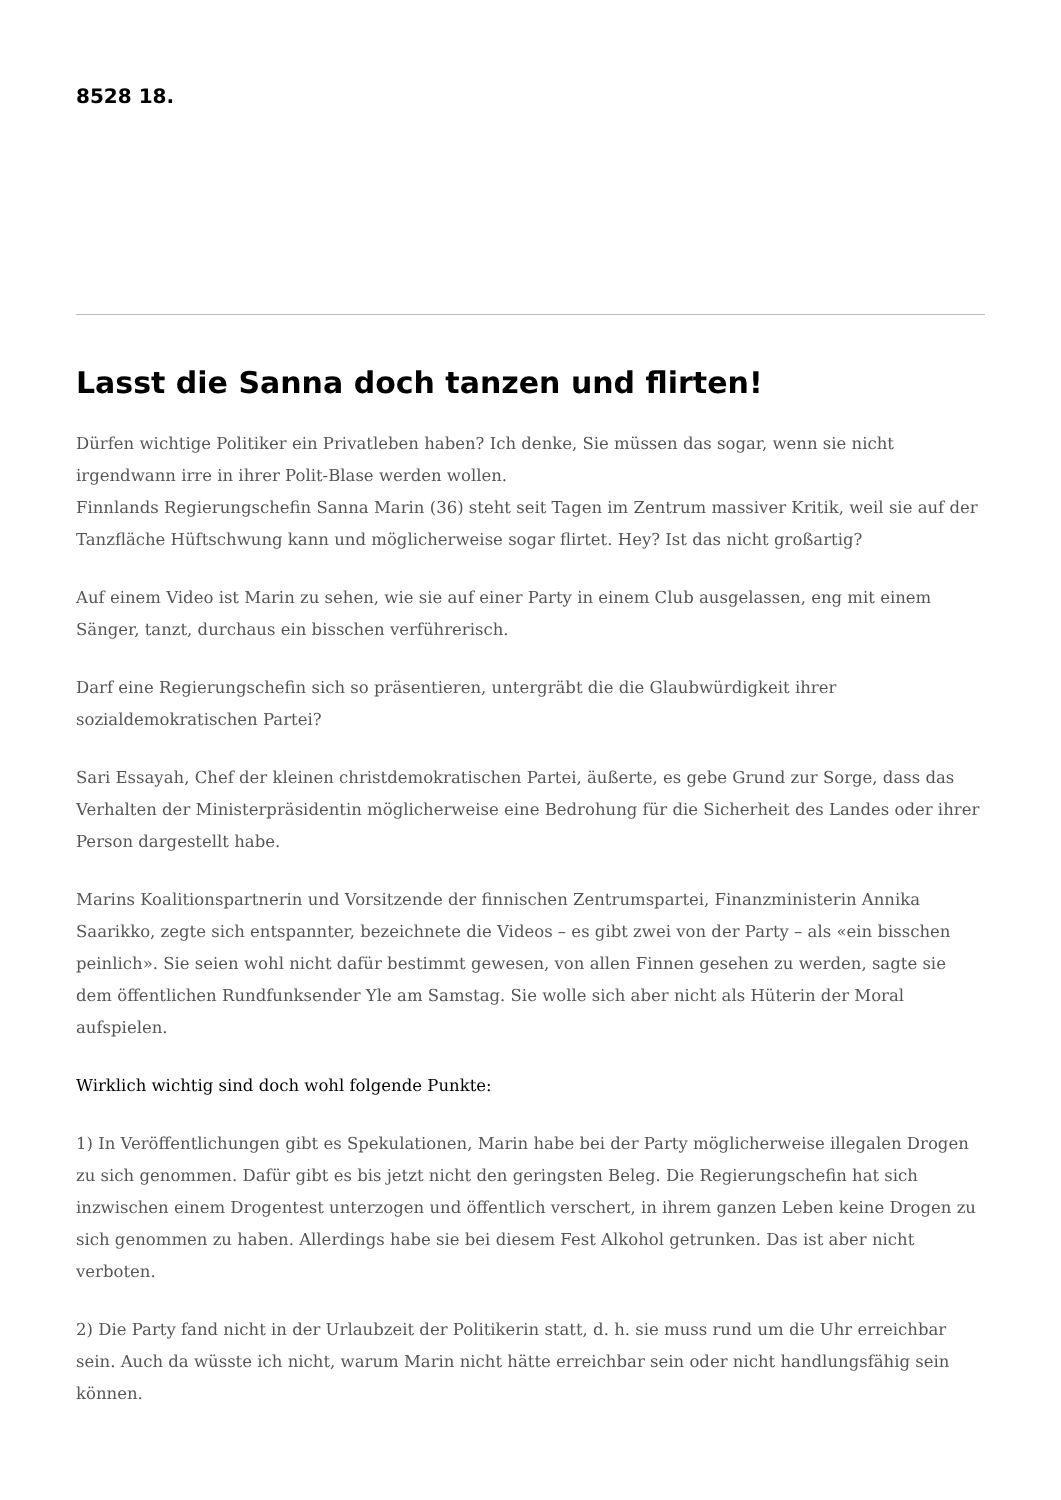8528 18.
Lasst die Sanna doch tanzen und flirten!
Dürfen wichtige Politiker ein Privatleben haben? Ich denke, Sie müssen das sogar, wenn sie nicht irgendwann irre in ihrer Polit-Blase werden wollen.
Finnlands Regierungschefin Sanna Marin (36) steht seit Tagen im Zentrum massiver Kritik, weil sie auf der Tanzfläche Hüftschwung kann und möglicherweise sogar flirtet. Hey? Ist das nicht großartig?
Auf einem Video ist Marin zu sehen, wie sie auf einer Party in einem Club ausgelassen, eng mit einem Sänger, tanzt, durchaus ein bisschen verführerisch.
Darf eine Regierungschefin sich so präsentieren, untergräbt die die Glaubwürdigkeit ihrer sozialdemokratischen Partei?
Sari Essayah, Chef der kleinen christdemokratischen Partei, äußerte, es gebe Grund zur Sorge, dass das Verhalten der Ministerpräsidentin möglicherweise eine Bedrohung für die Sicherheit des Landes oder ihrer Person dargestellt habe.
Marins Koalitionspartnerin und Vorsitzende der finnischen Zentrumspartei, Finanzministerin Annika Saarikko, zegte sich entspannter, bezeichnete die Videos – es gibt zwei von der Party – als «ein bisschen peinlich». Sie seien wohl nicht dafür bestimmt gewesen, von allen Finnen gesehen zu werden, sagte sie dem öffentlichen Rundfunksender Yle am Samstag. Sie wolle sich aber nicht als Hüterin der Moral aufspielen.
Wirklich wichtig sind doch wohl folgende Punkte:
1) In Veröffentlichungen gibt es Spekulationen, Marin habe bei der Party möglicherweise illegalen Drogen zu sich genommen. Dafür gibt es bis jetzt nicht den geringsten Beleg. Die Regierungschefin hat sich inzwischen einem Drogentest unterzogen und öffentlich verschert, in ihrem ganzen Leben keine Drogen zu sich genommen zu haben. Allerdings habe sie bei diesem Fest Alkohol getrunken. Das ist aber nicht verboten.
2) Die Party fand nicht in der Urlaubzeit der Politikerin statt, d. h. sie muss rund um die Uhr erreichbar sein. Auch da wüsste ich nicht, warum Marin nicht hätte erreichbar sein oder nicht handlungsfähig sein können.